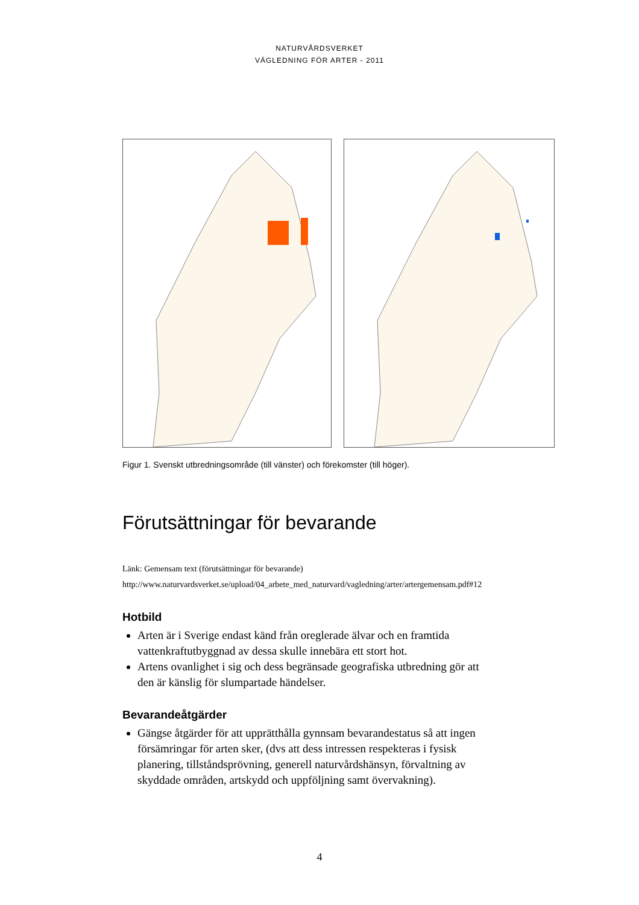NATURVÅRDSVERKET
VÄGLEDNING FÖR ARTER - 2011
Figur 1. Svenskt utbredningsområde (till vänster) och förekomster (till höger).
Förutsättningar för bevarande
Länk: Gemensam text (förutsättningar för bevarande)
http://www.naturvardsverket.se/upload/04_arbete_med_naturvard/vagledning/arter/artergemensam.pdf#12
Hotbild
Arten är i Sverige endast känd från oreglerade älvar och en framtida vattenkraftutbyggnad av dessa skulle innebära ett stort hot.
Artens ovanlighet i sig och dess begränsade geografiska utbredning gör att den är känslig för slumpartade händelser.
Bevarandeåtgärder
Gängse åtgärder för att upprätthålla gynnsam bevarandestatus så att ingen försämringar för arten sker, (dvs att dess intressen respekteras i fysisk planering, tillståndsprövning, generell naturvårdshänsyn, förvaltning av skyddade områden, artskydd och uppföljning samt övervakning).
4